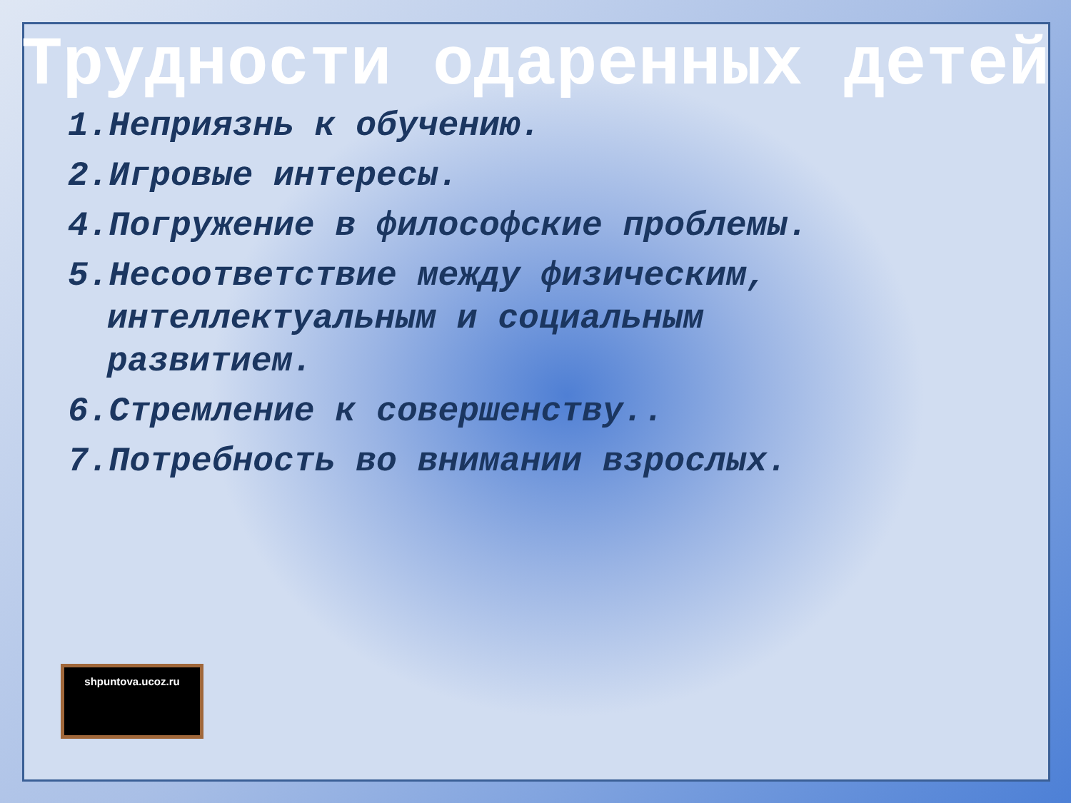Трудности одаренных детей
1.Неприязнь к обучению.
2.Игровые интересы.
4.Погружение в философские проблемы.
5.Несоответствие между физическим,
интеллектуальным и социальным
развитием.
6.Стремление к совершенству..
7.Потребность во внимании взрослых.
shpuntova.ucoz.ru